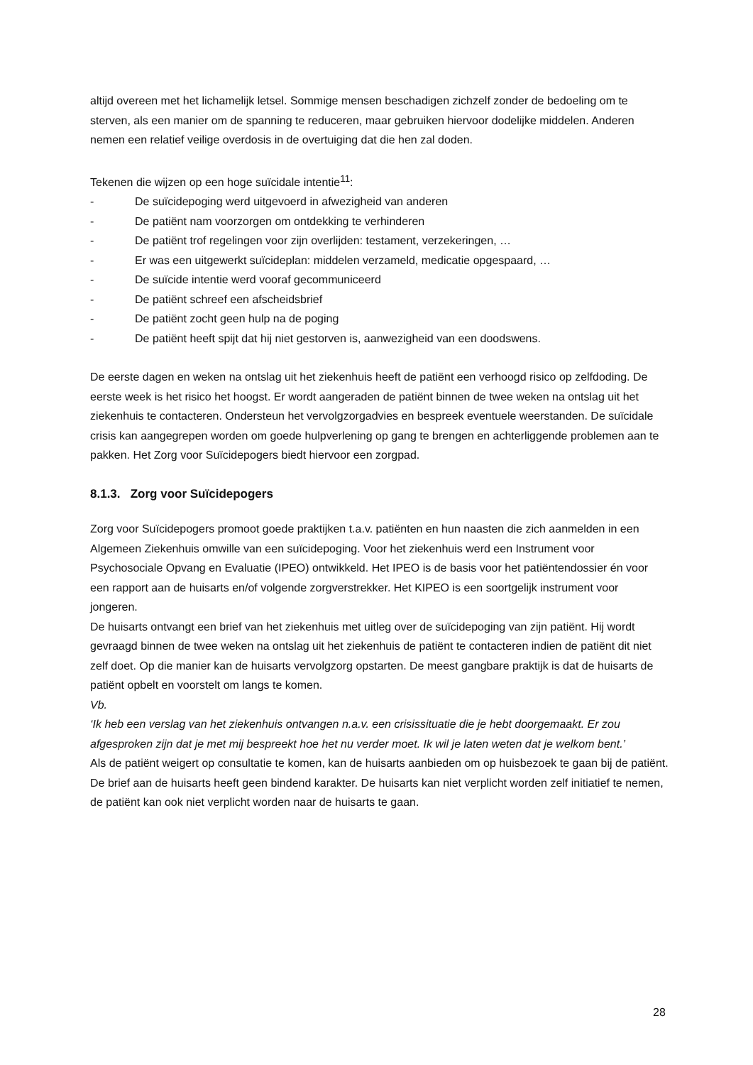altijd overeen met het lichamelijk letsel. Sommige mensen beschadigen zichzelf zonder de bedoeling om te sterven, als een manier om de spanning te reduceren, maar gebruiken hiervoor dodelijke middelen. Anderen nemen een relatief veilige overdosis in de overtuiging dat die hen zal doden.
Tekenen die wijzen op een hoge suïcidale intentie<sup>11</sup>:
- De suïcidepoging werd uitgevoerd in afwezigheid van anderen
- De patiënt nam voorzorgen om ontdekking te verhinderen
- De patiënt trof regelingen voor zijn overlijden: testament, verzekeringen, …
- Er was een uitgewerkt suïcideplan: middelen verzameld, medicatie opgespaard, …
- De suïcide intentie werd vooraf gecommuniceerd
- De patiënt schreef een afscheidsbrief
- De patiënt zocht geen hulp na de poging
- De patiënt heeft spijt dat hij niet gestorven is, aanwezigheid van een doodswens.
De eerste dagen en weken na ontslag uit het ziekenhuis heeft de patiënt een verhoogd risico op zelfdoding. De eerste week is het risico het hoogst. Er wordt aangeraden de patiënt binnen de twee weken na ontslag uit het ziekenhuis te contacteren. Ondersteun het vervolgzorgadvies en bespreek eventuele weerstanden. De suïcidale crisis kan aangegrepen worden om goede hulpverlening op gang te brengen en achterliggende problemen aan te pakken. Het Zorg voor Suïcidepogers biedt hiervoor een zorgpad.
8.1.3. Zorg voor Suïcidepogers
Zorg voor Suïcidepogers promoot goede praktijken t.a.v. patiënten en hun naasten die zich aanmelden in een Algemeen Ziekenhuis omwille van een suïcidepoging. Voor het ziekenhuis werd een Instrument voor Psychosociale Opvang en Evaluatie (IPEO) ontwikkeld. Het IPEO is de basis voor het patiëntendossier én voor een rapport aan de huisarts en/of volgende zorgverstrekker. Het KIPEO is een soortgelijk instrument voor jongeren.
De huisarts ontvangt een brief van het ziekenhuis met uitleg over de suïcidepoging van zijn patiënt. Hij wordt gevraagd binnen de twee weken na ontslag uit het ziekenhuis de patiënt te contacteren indien de patiënt dit niet zelf doet. Op die manier kan de huisarts vervolgzorg opstarten. De meest gangbare praktijk is dat de huisarts de patiënt opbelt en voorstelt om langs te komen.
Vb.
‘Ik heb een verslag van het ziekenhuis ontvangen n.a.v. een crisissituatie die je hebt doorgemaakt. Er zou afgesproken zijn dat je met mij bespreekt hoe het nu verder moet. Ik wil je laten weten dat je welkom bent.’
Als de patiënt weigert op consultatie te komen, kan de huisarts aanbieden om op huisbezoek te gaan bij de patiënt.
De brief aan de huisarts heeft geen bindend karakter. De huisarts kan niet verplicht worden zelf initiatief te nemen, de patiënt kan ook niet verplicht worden naar de huisarts te gaan.
28